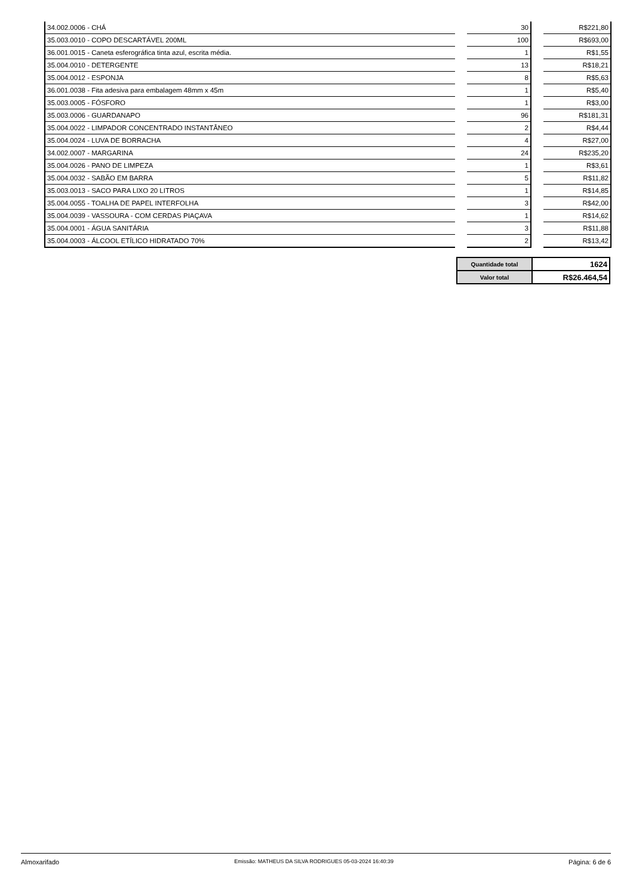| 34.002.0006 - CHÁ | | 30 | | R$221,80 |
| 35.003.0010 - COPO DESCARTÁVEL 200ML | | 100 | | R$693,00 |
| 36.001.0015 - Caneta esferográfica tinta azul, escrita média. | | 1 | | R$1,55 |
| 35.004.0010 - DETERGENTE | | 13 | | R$18,21 |
| 35.004.0012 - ESPONJA | | 8 | | R$5,63 |
| 36.001.0038 - Fita adesiva para embalagem 48mm x 45m | | 1 | | R$5,40 |
| 35.003.0005 - FÓSFORO | | 1 | | R$3,00 |
| 35.003.0006 - GUARDANAPO | | 96 | | R$181,31 |
| 35.004.0022 - LIMPADOR CONCENTRADO INSTANTÂNEO | | 2 | | R$4,44 |
| 35.004.0024 - LUVA DE BORRACHA | | 4 | | R$27,00 |
| 34.002.0007 - MARGARINA | | 24 | | R$235,20 |
| 35.004.0026 - PANO DE LIMPEZA | | 1 | | R$3,61 |
| 35.004.0032 - SABÃO EM BARRA | | 5 | | R$11,82 |
| 35.003.0013 - SACO PARA LIXO 20 LITROS | | 1 | | R$14,85 |
| 35.004.0055 - TOALHA DE PAPEL INTERFOLHA | | 3 | | R$42,00 |
| 35.004.0039 - VASSOURA - COM CERDAS PIAÇAVA | | 1 | | R$14,62 |
| 35.004.0001 - ÁGUA SANITÁRIA | | 3 | | R$11,88 |
| 35.004.0003 - ÁLCOOL ETÍLICO HIDRATADO 70% | | 2 | | R$13,42 |
| Quantidade total | 1624 |
| Valor total | R$26.464,54 |
Almoxarifado Emissão: MATHEUS DA SILVA RODRIGUES 05-03-2024 16:40:39 Página: 6 de 6